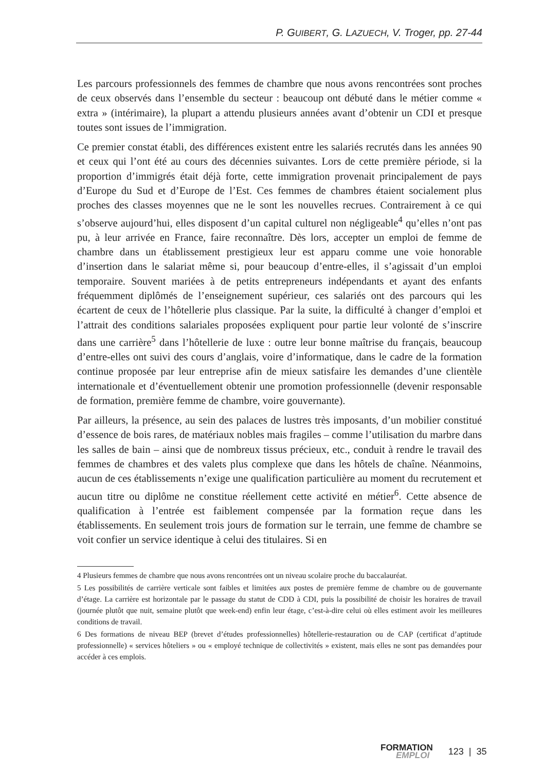P. GUIBERT, G. LAZUECH, V. Troger, pp. 27-44
Les parcours professionnels des femmes de chambre que nous avons rencontrées sont proches de ceux observés dans l’ensemble du secteur : beaucoup ont débuté dans le métier comme « extra » (intérimaire), la plupart a attendu plusieurs années avant d’obtenir un CDI et presque toutes sont issues de l’immigration.
Ce premier constat établi, des différences existent entre les salariés recrutés dans les années 90 et ceux qui l’ont été au cours des décennies suivantes. Lors de cette première période, si la proportion d’immigrés était déjà forte, cette immigration provenait principalement de pays d’Europe du Sud et d’Europe de l’Est. Ces femmes de chambres étaient socialement plus proches des classes moyennes que ne le sont les nouvelles recrues. Contrairement à ce qui s’observe aujourd’hui, elles disposent d’un capital culturel non négligeable<sup>4</sup> qu’elles n’ont pas pu, à leur arrivée en France, faire reconnaître. Dès lors, accepter un emploi de femme de chambre dans un établissement prestigieux leur est apparu comme une voie honorable d’insertion dans le salariat même si, pour beaucoup d’entre-elles, il s’agissait d’un emploi temporaire. Souvent mariées à de petits entrepreneurs indépendants et ayant des enfants fréquemment diplômés de l’enseignement supérieur, ces salariés ont des parcours qui les écartent de ceux de l’hôtellerie plus classique. Par la suite, la difficulté à changer d’emploi et l’attrait des conditions salariales proposées expliquent pour partie leur volonté de s’inscrire dans une carrière<sup>5</sup> dans l’hôtellerie de luxe : outre leur bonne maîtrise du français, beaucoup d’entre-elles ont suivi des cours d’anglais, voire d’informatique, dans le cadre de la formation continue proposée par leur entreprise afin de mieux satisfaire les demandes d’une clientèle internationale et d’éventuellement obtenir une promotion professionnelle (devenir responsable de formation, première femme de chambre, voire gouvernante).
Par ailleurs, la présence, au sein des palaces de lustres très imposants, d’un mobilier constitué d’essence de bois rares, de matériaux nobles mais fragiles – comme l’utilisation du marbre dans les salles de bain – ainsi que de nombreux tissus précieux, etc., conduit à rendre le travail des femmes de chambres et des valets plus complexe que dans les hôtels de chaîne. Néanmoins, aucun de ces établissements n’exige une qualification particulière au moment du recrutement et aucun titre ou diplôme ne constitue réellement cette activité en métier<sup>6</sup>. Cette absence de qualification à l’entrée est faiblement compensée par la formation reçue dans les établissements. En seulement trois jours de formation sur le terrain, une femme de chambre se voit confier un service identique à celui des titulaires. Si en
4 Plusieurs femmes de chambre que nous avons rencontrées ont un niveau scolaire proche du baccalauréat.
5 Les possibilités de carrière verticale sont faibles et limitées aux postes de première femme de chambre ou de gouvernante d’étage. La carrière est horizontale par le passage du statut de CDD à CDI, puis la possibilité de choisir les horaires de travail (journée plutôt que nuit, semaine plutôt que week-end) enfin leur étage, c’est-à-dire celui où elles estiment avoir les meilleures conditions de travail.
6 Des formations de niveau BEP (brevet d’études professionnelles) hôtellerie-restauration ou de CAP (certificat d’aptitude professionnelle) « services hôteliers » ou « employé technique de collectivités » existent, mais elles ne sont pas demandées pour accéder à ces emplois.
FORMATION
EMPLOI
123 | 35